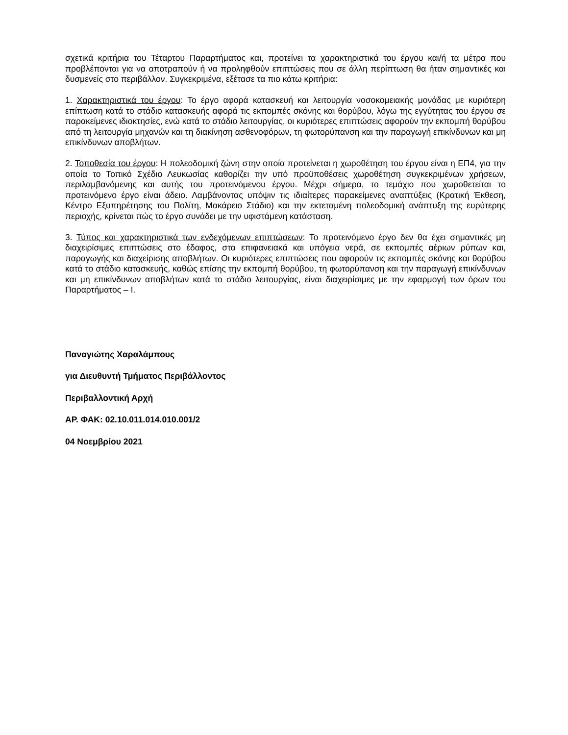σχετικά κριτήρια του Τέταρτου Παραρτήματος και, προτείνει τα χαρακτηριστικά του έργου και/ή τα μέτρα που προβλέπονται για να αποτραπούν ή να προληφθούν επιπτώσεις που σε άλλη περίπτωση θα ήταν σημαντικές και δυσμενείς στο περιβάλλον. Συγκεκριμένα, εξέτασε τα πιο κάτω κριτήρια:
1. Χαρακτηριστικά του έργου: Το έργο αφορά κατασκευή και λειτουργία νοσοκομειακής μονάδας με κυριότερη επίπτωση κατά το στάδιο κατασκευής αφορά τις εκπομπές σκόνης και θορύβου, λόγω της εγγύτητας του έργου σε παρακείμενες ιδιοκτησίες, ενώ κατά το στάδιο λειτουργίας, οι κυριότερες επιπτώσεις αφορούν την εκπομπή θορύβου από τη λειτουργία μηχανών και τη διακίνηση ασθενοφόρων, τη φωτορύπανση και την παραγωγή επικίνδυνων και μη επικίνδυνων αποβλήτων.
2. Τοποθεσία του έργου: Η πολεοδομική ζώνη στην οποία προτείνεται η χωροθέτηση του έργου είναι η ΕΠ4, για την οποία το Τοπικό Σχέδιο Λευκωσίας καθορίζει την υπό προϋποθέσεις χωροθέτηση συγκεκριμένων χρήσεων, περιλαμβανόμενης και αυτής του προτεινόμενου έργου. Μέχρι σήμερα, το τεμάχιο που χωροθετείται το προτεινόμενο έργο είναι άδειο. Λαμβάνοντας υπόψιν τις ιδιαίτερες παρακείμενες αναπτύξεις (Κρατική Έκθεση, Κέντρο Εξυπηρέτησης του Πολίτη, Μακάρειο Στάδιο) και την εκτεταμένη πολεοδομική ανάπτυξη της ευρύτερης περιοχής, κρίνεται πώς το έργο συνάδει με την υφιστάμενη κατάσταση.
3. Τύπος και χαρακτηριστικά των ενδεχόμενων επιπτώσεων: Το προτεινόμενο έργο δεν θα έχει σημαντικές μη διαχειρίσιμες επιπτώσεις στο έδαφος, στα επιφανειακά και υπόγεια νερά, σε εκπομπές αέριων ρύπων και, παραγωγής και διαχείρισης αποβλήτων. Οι κυριότερες επιπτώσεις που αφορούν τις εκπομπές σκόνης και θορύβου κατά το στάδιο κατασκευής, καθώς επίσης την εκπομπή θορύβου, τη φωτορύπανση και την παραγωγή επικίνδυνων και μη επικίνδυνων αποβλήτων κατά το στάδιο λειτουργίας, είναι διαχειρίσιμες με την εφαρμογή των όρων του Παραρτήματος – Ι.
Παναγιώτης Χαραλάμπους
για Διευθυντή Τμήματος Περιβάλλοντος
Περιβαλλοντική Αρχή
ΑΡ. ΦΑΚ: 02.10.011.014.010.001/2
04 Νοεμβρίου 2021